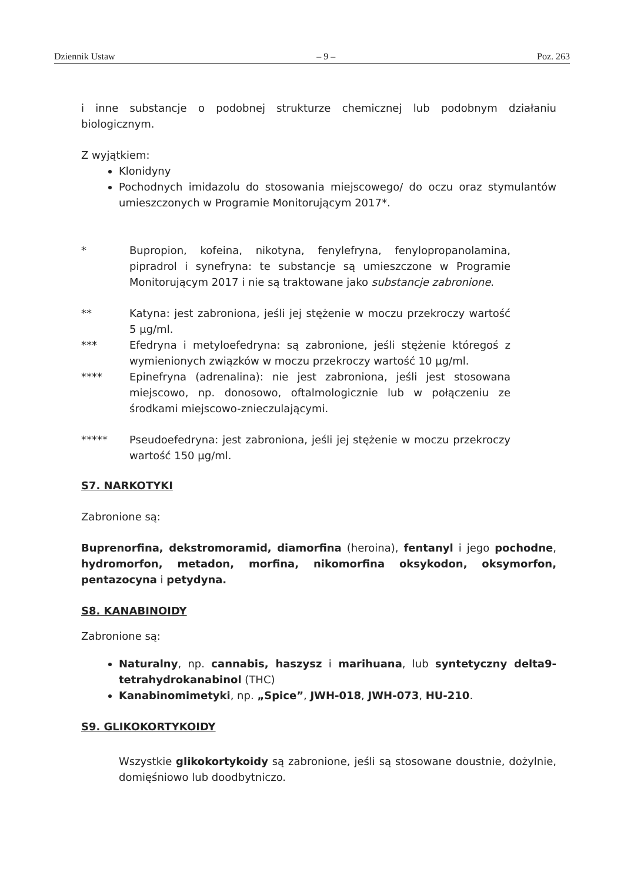Dziennik Ustaw – 9 – Poz. 263
i inne substancje o podobnej strukturze chemicznej lub podobnym działaniu biologicznym.
Z wyjątkiem:
Klonidyny
Pochodnych imidazolu do stosowania miejscowego/ do oczu oraz stymulantów umieszczonych w Programie Monitorującym 2017*.
* Bupropion, kofeina, nikotyna, fenylefryna, fenylopropanolamina, pipradrol i synefryna: te substancje są umieszczone w Programie Monitorującym 2017 i nie są traktowane jako substancje zabronione.
** Katyna: jest zabroniona, jeśli jej stężenie w moczu przekroczy wartość 5 µg/ml.
*** Efedryna i metyloefedryna: są zabronione, jeśli stężenie któregoś z wymienionych związków w moczu przekroczy wartość 10 µg/ml.
**** Epinefryna (adrenalina): nie jest zabroniona, jeśli jest stosowana miejscowo, np. donosowo, oftalmologicznie lub w połączeniu ze środkami miejscowo-znieczulającymi.
***** Pseudoefedryna: jest zabroniona, jeśli jej stężenie w moczu przekroczy wartość 150 µg/ml.
S7. NARKOTYKI
Zabronione są:
Buprenorfina, dekstromoramid, diamorfina (heroina), fentanyl i jego pochodne, hydromorfon, metadon, morfina, nikomorfina oksykodon, oksymorfon, pentazocyna i petydyna.
S8. KANABINOIDY
Zabronione są:
Naturalny, np. cannabis, haszysz i marihuana, lub syntetyczny delta9-tetrahydrokanabinol (THC)
Kanabinomimetyki, np. „Spice”, JWH-018, JWH-073, HU-210.
S9. GLIKOKORTYKOIDY
Wszystkie glikokortykoidy są zabronione, jeśli są stosowane doustnie, dożylnie, domięśniowo lub doodbytniczo.